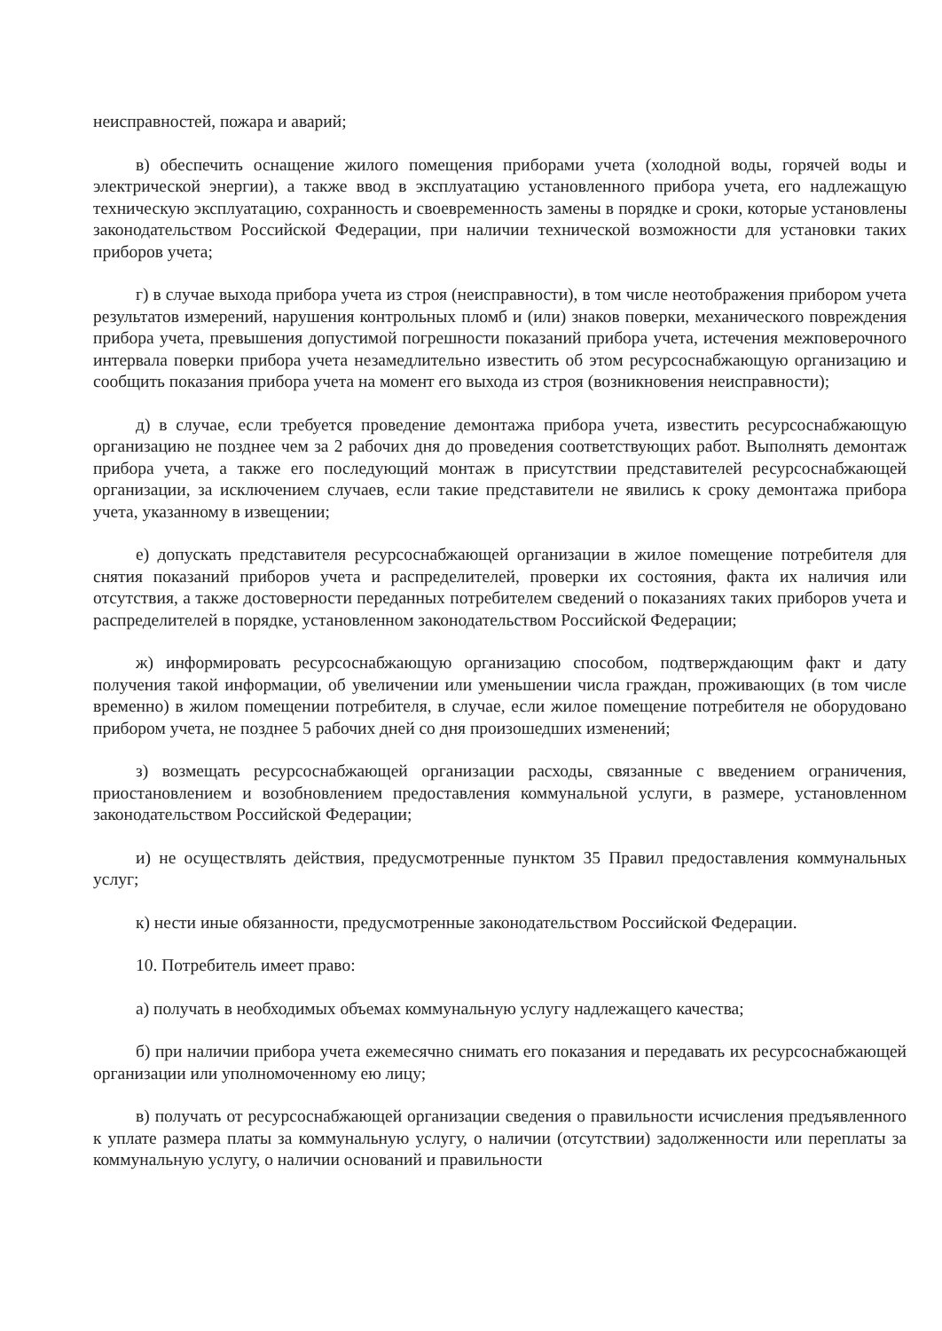неисправностей, пожара и аварий;
в) обеспечить оснащение жилого помещения приборами учета (холодной воды, горячей воды и электрической энергии), а также ввод в эксплуатацию установленного прибора учета, его надлежащую техническую эксплуатацию, сохранность и своевременность замены в порядке и сроки, которые установлены законодательством Российской Федерации, при наличии технической возможности для установки таких приборов учета;
г) в случае выхода прибора учета из строя (неисправности), в том числе неотображения прибором учета результатов измерений, нарушения контрольных пломб и (или) знаков поверки, механического повреждения прибора учета, превышения допустимой погрешности показаний прибора учета, истечения межповерочного интервала поверки прибора учета незамедлительно известить об этом ресурсоснабжающую организацию и сообщить показания прибора учета на момент его выхода из строя (возникновения неисправности);
д) в случае, если требуется проведение демонтажа прибора учета, известить ресурсоснабжающую организацию не позднее чем за 2 рабочих дня до проведения соответствующих работ. Выполнять демонтаж прибора учета, а также его последующий монтаж в присутствии представителей ресурсоснабжающей организации, за исключением случаев, если такие представители не явились к сроку демонтажа прибора учета, указанному в извещении;
е) допускать представителя ресурсоснабжающей организации в жилое помещение потребителя для снятия показаний приборов учета и распределителей, проверки их состояния, факта их наличия или отсутствия, а также достоверности переданных потребителем сведений о показаниях таких приборов учета и распределителей в порядке, установленном законодательством Российской Федерации;
ж) информировать ресурсоснабжающую организацию способом, подтверждающим факт и дату получения такой информации, об увеличении или уменьшении числа граждан, проживающих (в том числе временно) в жилом помещении потребителя, в случае, если жилое помещение потребителя не оборудовано прибором учета, не позднее 5 рабочих дней со дня произошедших изменений;
з) возмещать ресурсоснабжающей организации расходы, связанные с введением ограничения, приостановлением и возобновлением предоставления коммунальной услуги, в размере, установленном законодательством Российской Федерации;
и) не осуществлять действия, предусмотренные пунктом 35 Правил предоставления коммунальных услуг;
к) нести иные обязанности, предусмотренные законодательством Российской Федерации.
10. Потребитель имеет право:
а) получать в необходимых объемах коммунальную услугу надлежащего качества;
б) при наличии прибора учета ежемесячно снимать его показания и передавать их ресурсоснабжающей организации или уполномоченному ею лицу;
в) получать от ресурсоснабжающей организации сведения о правильности исчисления предъявленного к уплате размера платы за коммунальную услугу, о наличии (отсутствии) задолженности или переплаты за коммунальную услугу, о наличии оснований и правильности